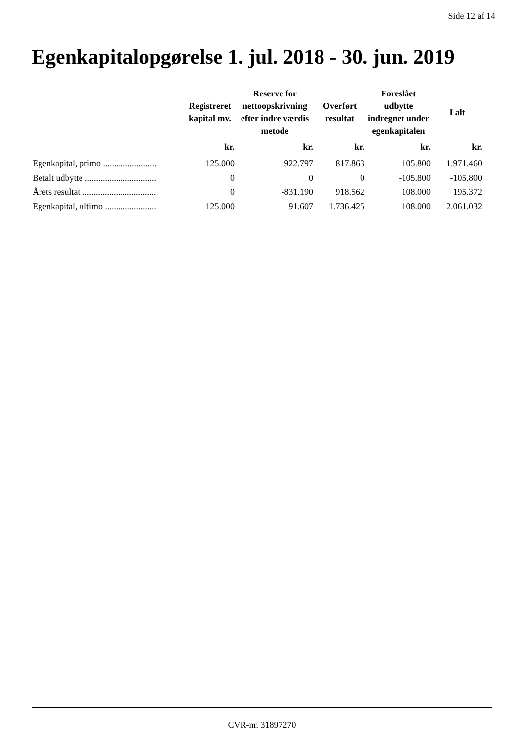Side 12 af 14
Egenkapitalopgørelse 1. jul. 2018 - 30. jun. 2019
| | Registreret kapital mv. | Reserve for nettoopskrivning efter indre værdis metode | Overført resultat | Foreslået udbytte indregnet under egenkapitalen | I alt |
| --- | --- | --- | --- | --- | --- |
| | kr. | kr. | kr. | kr. | kr. |
| Egenkapital, primo ........................ | 125.000 | 922.797 | 817.863 | 105.800 | 1.971.460 |
| Betalt udbytte ................................ | 0 | 0 | 0 | -105.800 | -105.800 |
| Årets resultat ................................. | 0 | -831.190 | 918.562 | 108.000 | 195.372 |
| Egenkapital, ultimo ....................... | 125.000 | 91.607 | 1.736.425 | 108.000 | 2.061.032 |
CVR-nr. 31897270